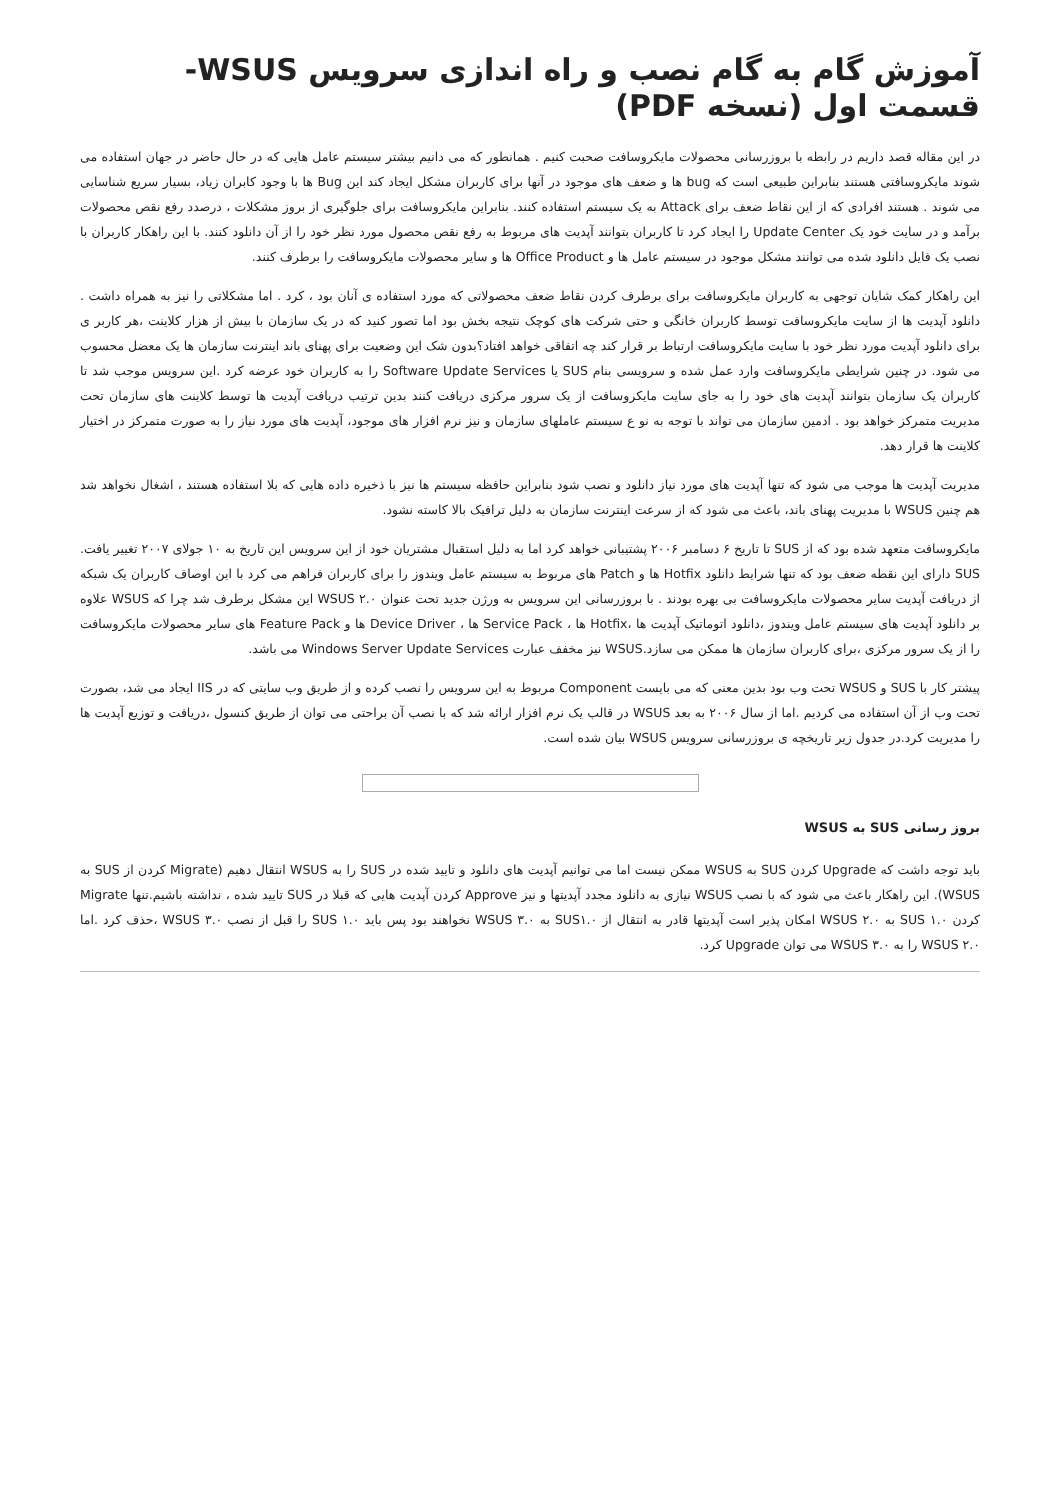آموزش گام به گام نصب و راه اندازی سرویس WSUS- قسمت اول (نسخه PDF)
در این مقاله قصد داریم در رابطه با بروزرسانی محصولات مایکروسافت صحبت کنیم . همانطور که می دانیم بیشتر سیستم عامل هایی که در حال حاضر در جهان استفاده می شوند مایکروسافتی هستند بنابراین طبیعی است که bug ها و ضعف های موجود در آنها برای کاربران مشکل ایجاد کند این Bug ها با وجود کابران زیاد، بسیار سریع شناسایی می شوند . هستند افرادی که از این نقاط ضعف برای Attack به یک سیستم استفاده کنند. بنابراین مایکروسافت برای جلوگیری از بروز مشکلات ، درصدد رفع نقص محصولات برآمد و در سایت خود یک Update Center را ایجاد کرد تا کاربران بتوانند آپدیت های مربوط به رفع نقص محصول مورد نظر خود را از آن دانلود کنند. با این راهکار کاربران با نصب یک فایل دانلود شده می توانند مشکل موجود در سیستم عامل ها و Office Product ها و سایر محصولات مایکروسافت را برطرف کنند.
این راهکار کمک شایان توجهی به کاربران مایکروسافت برای برطرف کردن نقاط ضعف محصولاتی که مورد استفاده ی آنان بود ، کرد . اما مشکلاتی را نیز به همراه داشت . دانلود آپدیت ها از سایت مایکروسافت توسط کاربران خانگی و حتی شرکت های کوچک نتیجه بخش بود اما تصور کنید که در یک سازمان با بیش از هزار کلاینت ،هر کاربر ی برای دانلود آپدیت مورد نظر خود با سایت مایکروسافت ارتباط بر قرار کند چه اتفاقی خواهد افتاد؟بدون شک این وضعیت برای پهنای باند اینترنت سازمان ها یک معضل محسوب می شود. در چنین شرایطی مایکروسافت وارد عمل شده و سرویسی بنام SUS یا Software Update Services را به کاربران خود عرضه کرد .این سرویس موجب شد تا کاربران یک سازمان بتوانند آپدیت های خود را به جای سایت مایکروسافت از یک سرور مرکزی دریافت کنند بدین ترتیب دریافت آپدیت ها توسط کلاینت های سازمان تحت مدیریت متمرکز خواهد بود . ادمین سازمان می تواند با توجه به نو ع سیستم عاملهای سازمان و نیز نرم افزار های موجود، آپدیت های مورد نیاز را به صورت متمرکز در اختیار کلاینت ها قرار دهد.
مدیریت آپدیت ها موجب می شود که تنها آپدیت های مورد نیاز دانلود و نصب شود بنابراین حافظه سیستم ها نیز با ذخیره داده هایی که بلا استفاده هستند ، اشغال نخواهد شد هم چنین WSUS با مدیریت پهنای باند، باعث می شود که از سرعت اینترنت سازمان به دلیل ترافیک بالا کاسته نشود.
مایکروسافت متعهد شده بود که از SUS تا تاریخ ۶ دسامبر ۲۰۰۶ پشتیبانی خواهد کرد اما به دلیل استقبال مشتریان خود از این سرویس این تاریخ به ۱۰ جولای ۲۰۰۷ تغییر یافت. SUS دارای این نقطه ضعف بود که تنها شرایط دانلود Hotfix ها و Patch های مربوط به سیستم عامل ویندوز را برای کاربران فراهم می کرد با این اوصاف کاربران یک شبکه از دریافت آپدیت سایر محصولات مایکروسافت بی بهره بودند . با بروزرسانی این سرویس به ورژن جدید تحت عنوان WSUS ۲.۰ این مشکل برطرف شد چرا که WSUS علاوه بر دانلود آپدیت های سیستم عامل ویندوز ،دانلود اتوماتیک آپدیت ها ،Hotfix ها ، Service Pack ها ، Device Driver ها و Feature Pack های سایر محصولات مایکروسافت را از یک سرور مرکزی ،برای کاربران سازمان ها ممکن می سازد.WSUS نیز مخفف عبارت Windows Server Update Services می باشد.
پیشتر کار با SUS و WSUS تحت وب بود بدین معنی که می بایست Component مربوط به این سرویس را نصب کرده و از طریق وب سایتی که در IIS ایجاد می شد، بصورت تحت وب از آن استفاده می کردیم .اما از سال ۲۰۰۶ به بعد WSUS در قالب یک نرم افزار ارائه شد که با نصب آن براحتی می توان از طریق کنسول ،دریافت و توزیع آپدیت ها را مدیریت کرد.در جدول زیر تاریخچه ی بروزرسانی سرویس WSUS بیان شده است.
بروز رسانی SUS به WSUS
باید توجه داشت که Upgrade کردن SUS به WSUS ممکن نیست اما می توانیم آپدیت های دانلود و تایید شده در SUS را به WSUS انتقال دهیم (Migrate کردن از SUS به WSUS). این راهکار باعث می شود که با نصب WSUS نیازی به دانلود مجدد آپدیتها و نیز Approve کردن آپدیت هایی که قبلا در SUS تایید شده ، نداشته باشیم.تنها Migrate کردن SUS ۱.۰ به WSUS ۲.۰ امکان پذیر است آپدیتها قادر به انتقال از SUS۱.۰ به WSUS ۳.۰ نخواهند بود پس باید SUS ۱.۰ را قبل از نصب WSUS ۳.۰ ،حذف کرد .اما WSUS ۲.۰ را به WSUS ۳.۰ می توان Upgrade کرد.